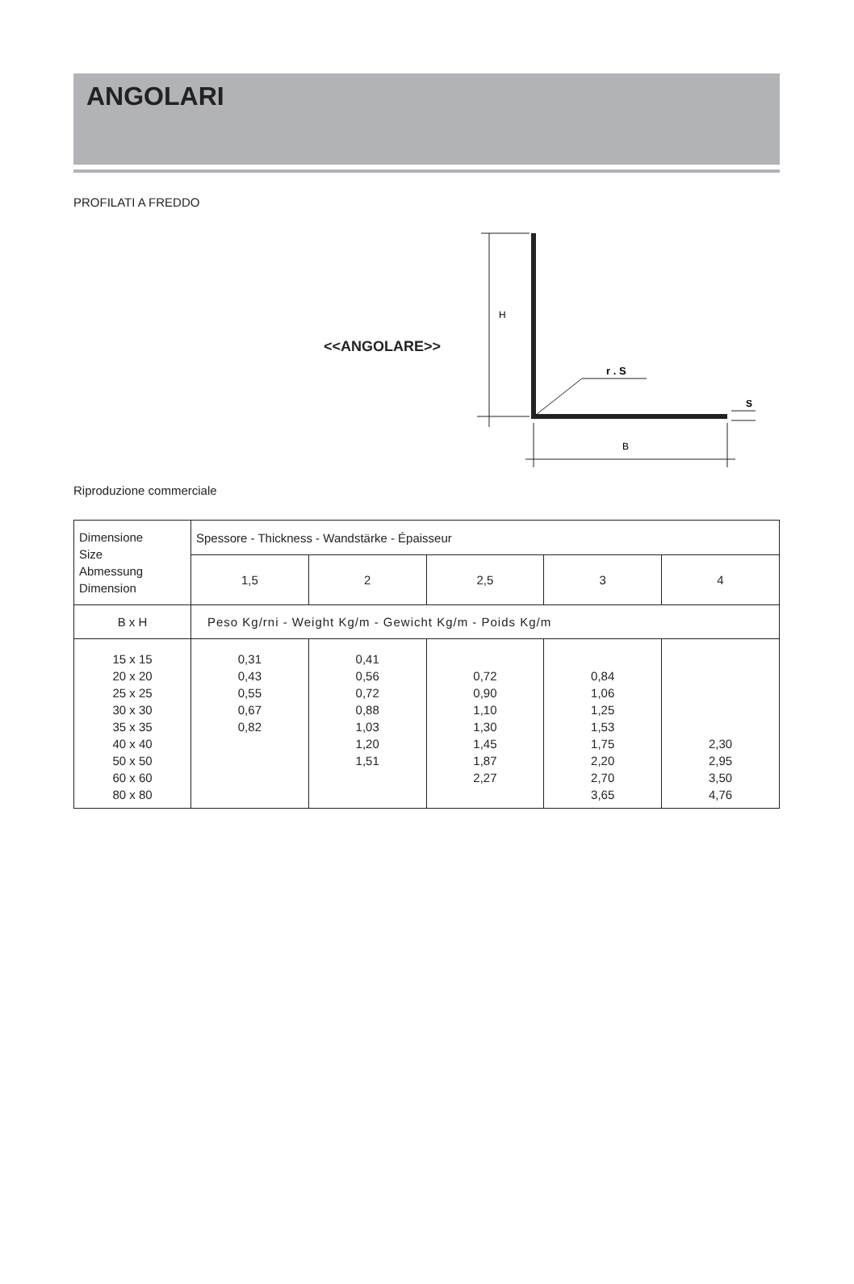ANGOLARI
PROFILATI A FREDDO
<<ANGOLARE>>
H
r . S
B
S
Riproduzione commerciale
| Dimensione Size Abmessung Dimension | Spessore - Thickness - Wandstärke - Épaisseur | | | | |
| | 1,5 | 2 | 2,5 | 3 | 4 |
| B x H | Peso Kg/rni - Weight Kg/m - Gewicht Kg/m - Poids Kg/m | | | | |
| 15 x 15 20 x 20 25 x 25 30 x 30 35 x 35 40 x 40 50 x 50 60 x 60 80 x 80 | 0,31 0,43 0,55 0,67 0,82 | 0,41 0,56 0,72 0,88 1,03 1,20 1,51 | 0,72 0,90 1,10 1,30 1,45 1,87 2,27 | 0,84 1,06 1,25 1,53 1,75 2,20 2,70 3,65 | 2,30 2,95 3,50 4,76 |